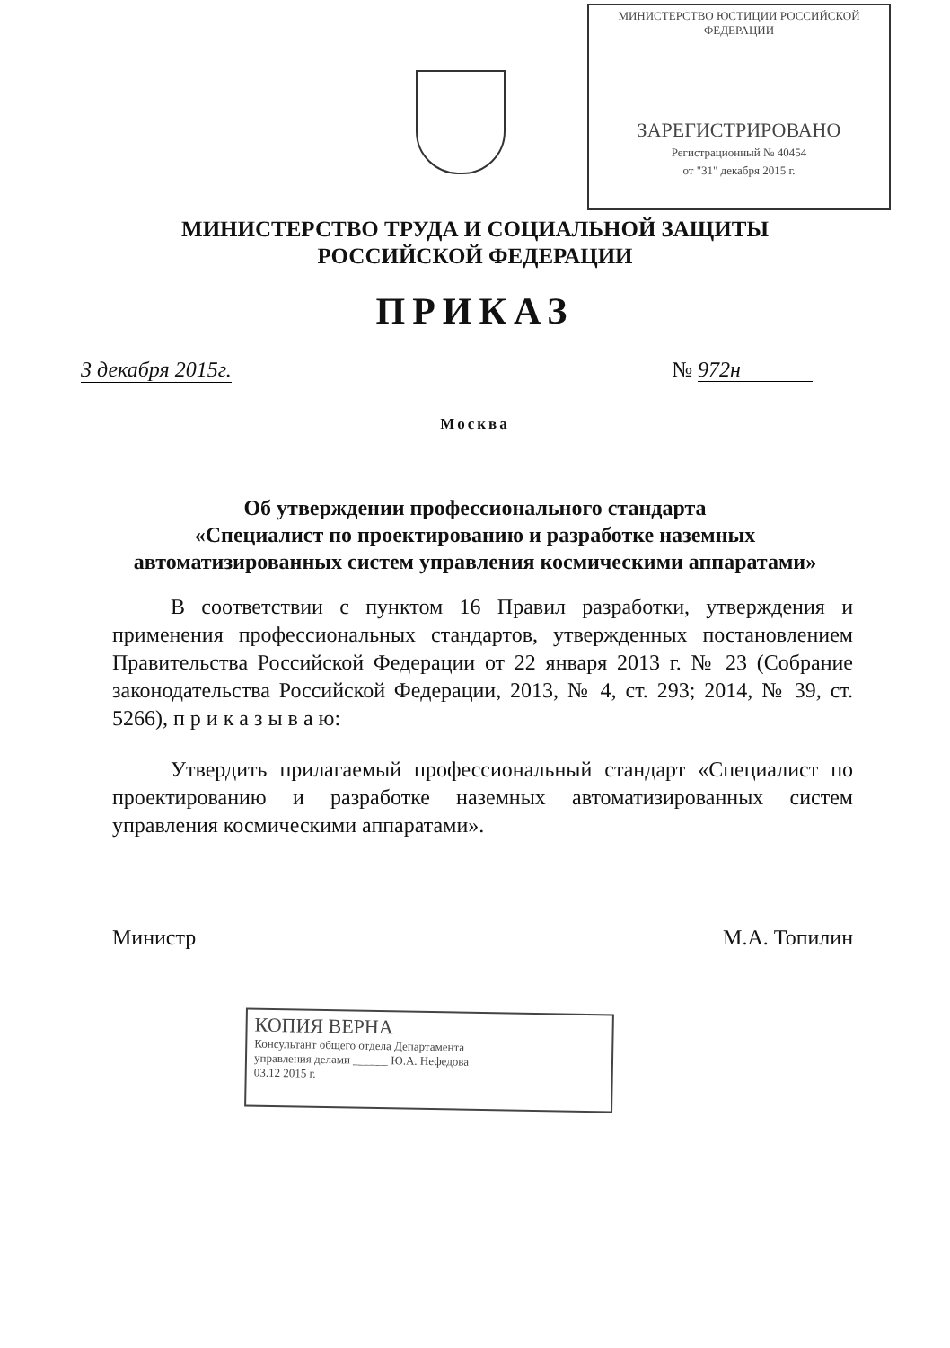МИНИСТЕРСТВО ЮСТИЦИИ РОССИЙСКОЙ ФЕДЕРАЦИИ
ЗАРЕГИСТРИРОВАНО
Регистрационный № 40454
от "31" декабря 2015 г.
МИНИСТЕРСТВО ТРУДА И СОЦИАЛЬНОЙ ЗАЩИТЫ
РОССИЙСКОЙ ФЕДЕРАЦИИ
ПРИКАЗ
3 декабря 2015г. № 972н
Москва
Об утверждении профессионального стандарта
«Специалист по проектированию и разработке наземных
автоматизированных систем управления космическими аппаратами»
В соответствии с пунктом 16 Правил разработки, утверждения и применения профессиональных стандартов, утвержденных постановлением Правительства Российской Федерации от 22 января 2013 г. № 23 (Собрание законодательства Российской Федерации, 2013, № 4, ст. 293; 2014, № 39, ст. 5266), п р и к а з ы в а ю:
Утвердить прилагаемый профессиональный стандарт «Специалист по проектированию и разработке наземных автоматизированных систем управления космическими аппаратами».
Министр М.А. Топилин
КОПИЯ ВЕРНА
Консультант общего отдела Департамента
управления делами ______ Ю.А. Нефедова
03.12 2015 г.